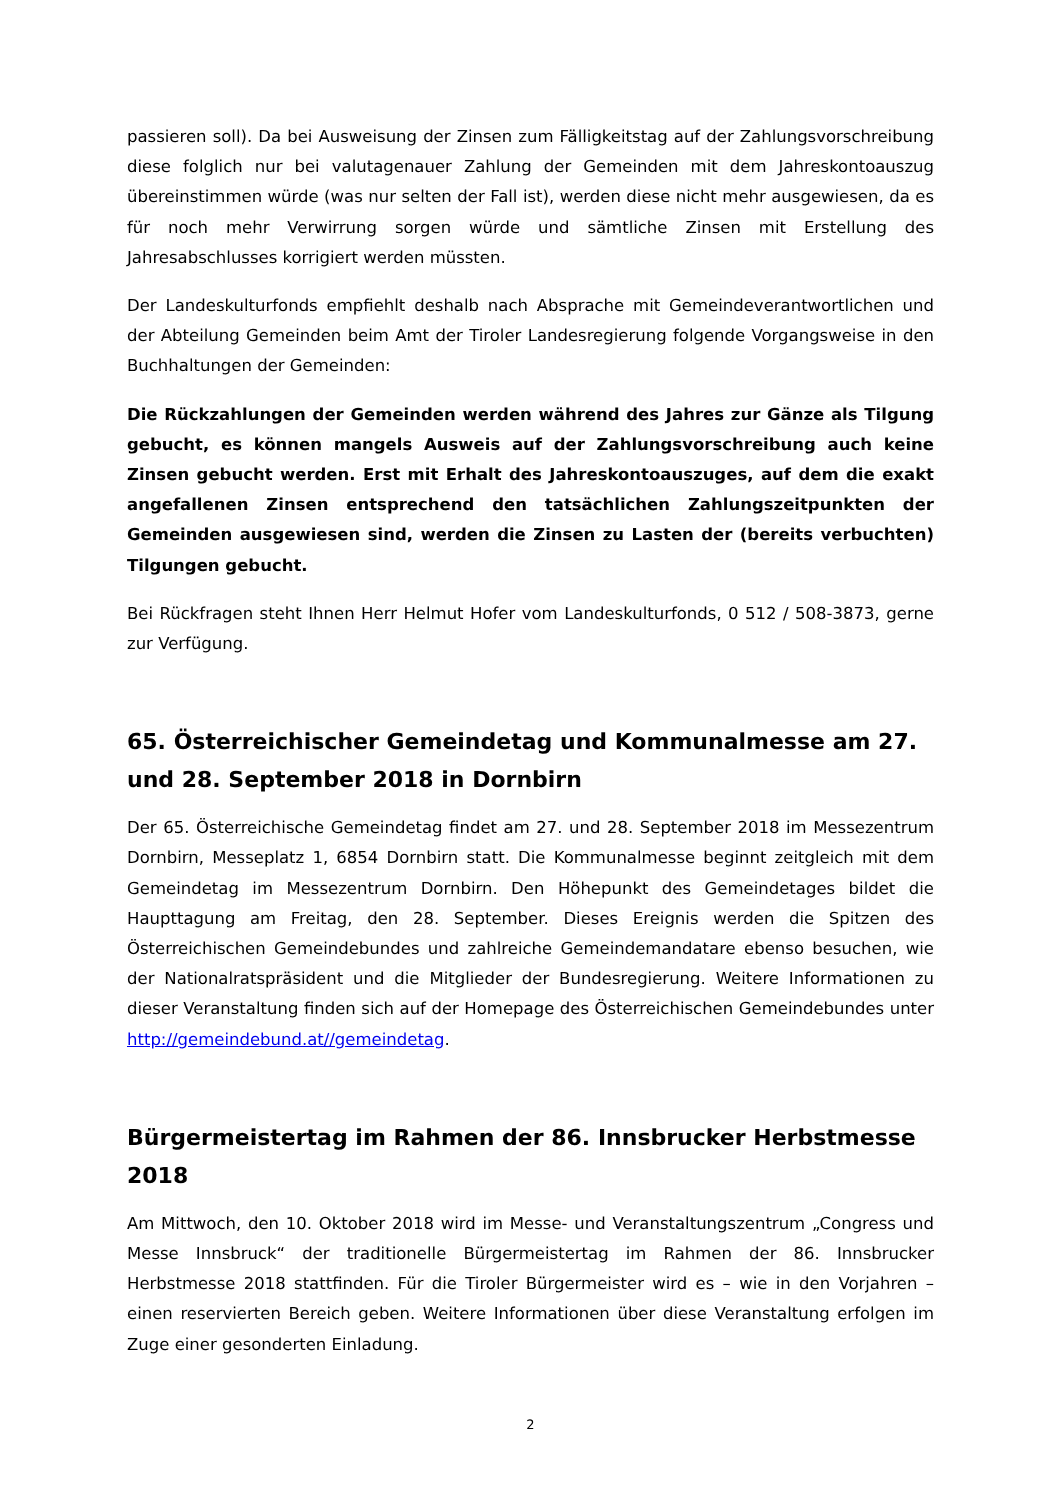passieren soll). Da bei Ausweisung der Zinsen zum Fälligkeitstag auf der Zahlungsvorschreibung diese folglich nur bei valutagenauer Zahlung der Gemeinden mit dem Jahreskontoauszug übereinstimmen würde (was nur selten der Fall ist), werden diese nicht mehr ausgewiesen, da es für noch mehr Verwirrung sorgen würde und sämtliche Zinsen mit Erstellung des Jahresabschlusses korrigiert werden müssten.
Der Landeskulturfonds empfiehlt deshalb nach Absprache mit Gemeindeverantwortlichen und der Abteilung Gemeinden beim Amt der Tiroler Landesregierung folgende Vorgangsweise in den Buchhaltungen der Gemeinden:
Die Rückzahlungen der Gemeinden werden während des Jahres zur Gänze als Tilgung gebucht, es können mangels Ausweis auf der Zahlungsvorschreibung auch keine Zinsen gebucht werden. Erst mit Erhalt des Jahreskontoauszuges, auf dem die exakt angefallenen Zinsen entsprechend den tatsächlichen Zahlungszeitpunkten der Gemeinden ausgewiesen sind, werden die Zinsen zu Lasten der (bereits verbuchten) Tilgungen gebucht.
Bei Rückfragen steht Ihnen Herr Helmut Hofer vom Landeskulturfonds, 0 512 / 508-3873, gerne zur Verfügung.
65. Österreichischer Gemeindetag und Kommunalmesse am 27. und 28. September 2018 in Dornbirn
Der 65. Österreichische Gemeindetag findet am 27. und 28. September 2018 im Messezentrum Dornbirn, Messeplatz 1, 6854 Dornbirn statt. Die Kommunalmesse beginnt zeitgleich mit dem Gemeindetag im Messezentrum Dornbirn. Den Höhepunkt des Gemeindetages bildet die Haupttagung am Freitag, den 28. September. Dieses Ereignis werden die Spitzen des Österreichischen Gemeindebundes und zahlreiche Gemeindemandatare ebenso besuchen, wie der Nationalratspräsident und die Mitglieder der Bundesregierung. Weitere Informationen zu dieser Veranstaltung finden sich auf der Homepage des Österreichischen Gemeindebundes unter http://gemeindebund.at//gemeindetag.
Bürgermeistertag im Rahmen der 86. Innsbrucker Herbstmesse 2018
Am Mittwoch, den 10. Oktober 2018 wird im Messe- und Veranstaltungszentrum „Congress und Messe Innsbruck“ der traditionelle Bürgermeistertag im Rahmen der 86. Innsbrucker Herbstmesse 2018 stattfinden. Für die Tiroler Bürgermeister wird es – wie in den Vorjahren – einen reservierten Bereich geben. Weitere Informationen über diese Veranstaltung erfolgen im Zuge einer gesonderten Einladung.
2